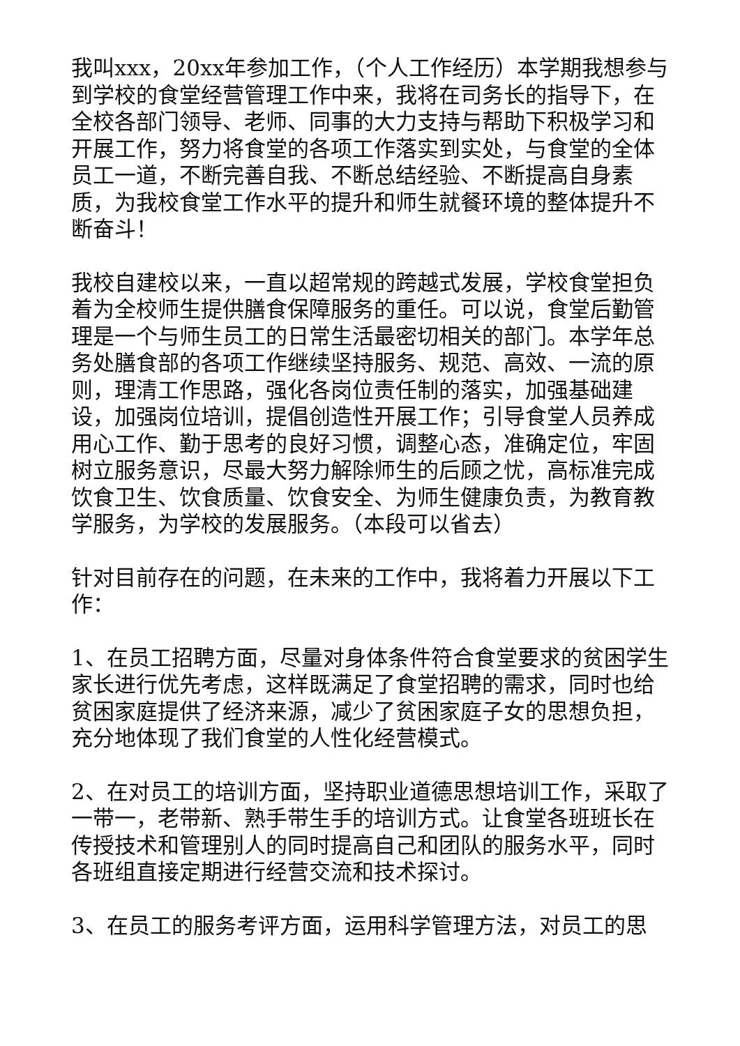我叫xxx，20xx年参加工作，（个人工作经历）本学期我想参与到学校的食堂经营管理工作中来，我将在司务长的指导下，在全校各部门领导、老师、同事的大力支持与帮助下积极学习和开展工作，努力将食堂的各项工作落实到实处，与食堂的全体员工一道，不断完善自我、不断总结经验、不断提高自身素质，为我校食堂工作水平的提升和师生就餐环境的整体提升不断奋斗！
我校自建校以来，一直以超常规的跨越式发展，学校食堂担负着为全校师生提供膳食保障服务的重任。可以说，食堂后勤管理是一个与师生员工的日常生活最密切相关的部门。本学年总务处膳食部的各项工作继续坚持服务、规范、高效、一流的原则，理清工作思路，强化各岗位责任制的落实，加强基础建设，加强岗位培训，提倡创造性开展工作；引导食堂人员养成用心工作、勤于思考的良好习惯，调整心态，准确定位，牢固树立服务意识，尽最大努力解除师生的后顾之忧，高标准完成饮食卫生、饮食质量、饮食安全、为师生健康负责，为教育教学服务，为学校的发展服务。（本段可以省去）
针对目前存在的问题，在未来的工作中，我将着力开展以下工作：
1、在员工招聘方面，尽量对身体条件符合食堂要求的贫困学生家长进行优先考虑，这样既满足了食堂招聘的需求，同时也给贫困家庭提供了经济来源，减少了贫困家庭子女的思想负担，充分地体现了我们食堂的人性化经营模式。
2、在对员工的培训方面，坚持职业道德思想培训工作，采取了一带一，老带新、熟手带生手的培训方式。让食堂各班班长在传授技术和管理别人的同时提高自己和团队的服务水平，同时各班组直接定期进行经营交流和技术探讨。
3、在员工的服务考评方面，运用科学管理方法，对员工的思